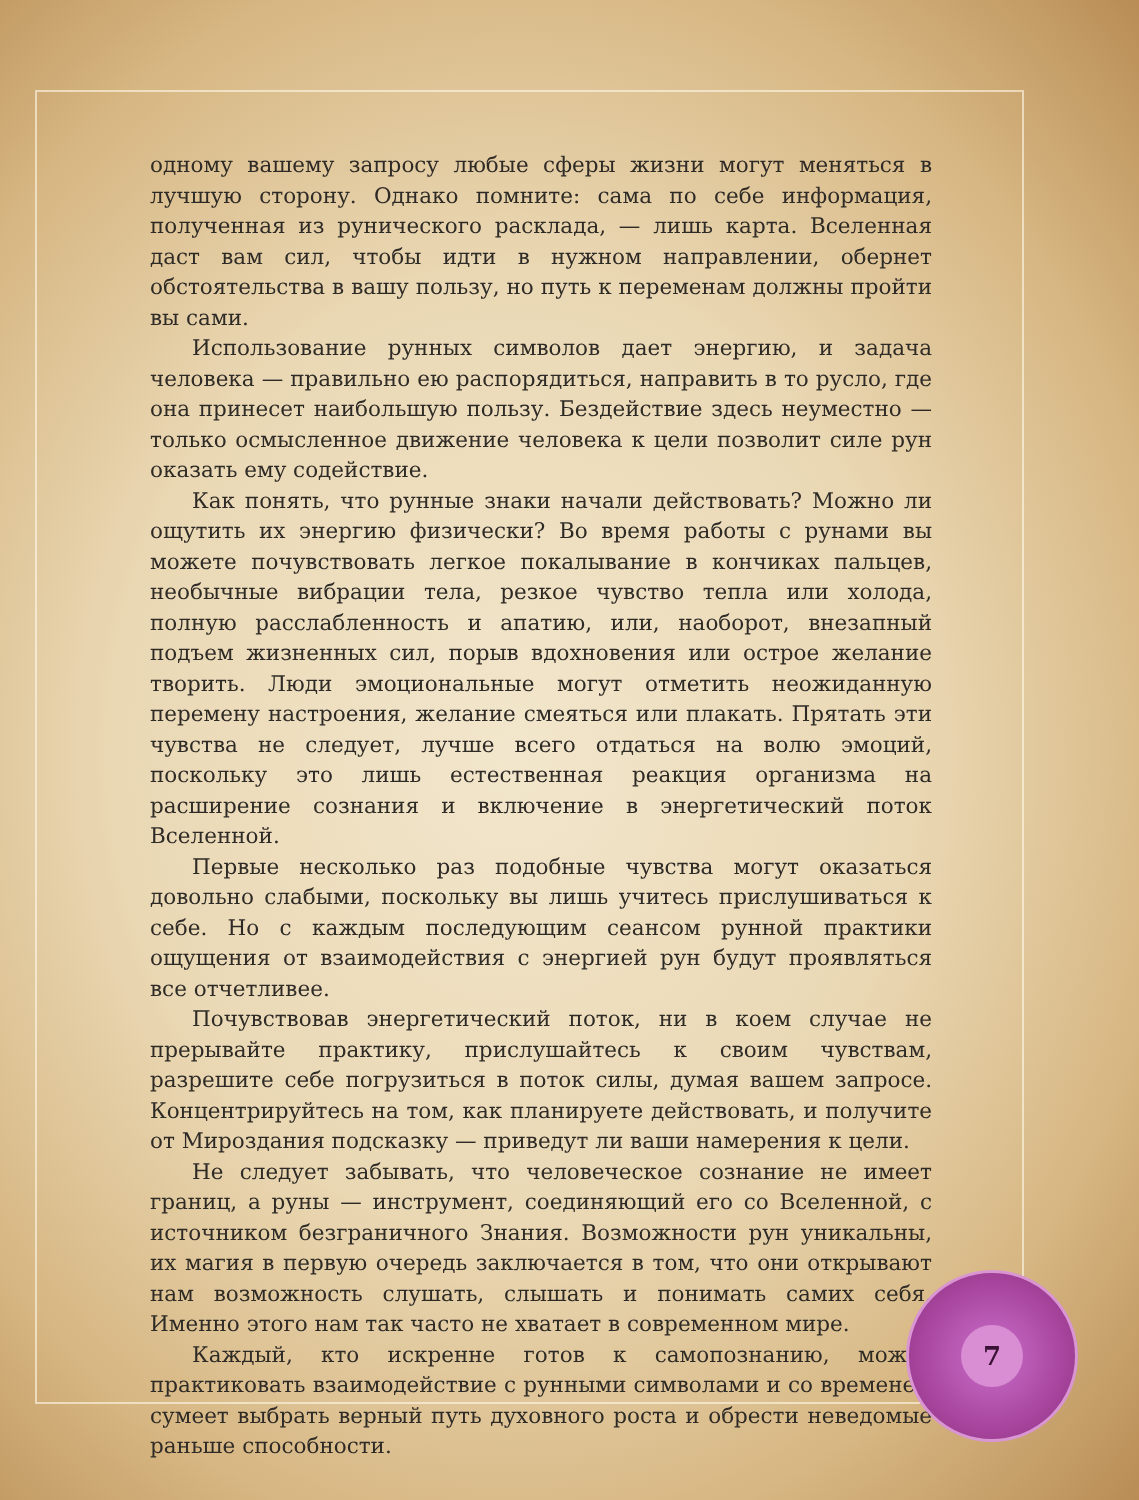одному вашему запросу любые сферы жизни могут меняться в лучшую сторону. Однако помните: сама по себе информация, полученная из рунического расклада, — лишь карта. Вселенная даст вам сил, чтобы идти в нужном направлении, обернет обстоятельства в вашу пользу, но путь к переменам должны пройти вы сами.
Использование рунных символов дает энергию, и задача человека — правильно ею распорядиться, направить в то русло, где она принесет наибольшую пользу. Бездействие здесь неуместно — только осмысленное движение человека к цели позволит силе рун оказать ему содействие.
Как понять, что рунные знаки начали действовать? Можно ли ощутить их энергию физически? Во время работы с рунами вы можете почувствовать легкое покалывание в кончиках пальцев, необычные вибрации тела, резкое чувство тепла или холода, полную расслабленность и апатию, или, наоборот, внезапный подъем жизненных сил, порыв вдохновения или острое желание творить. Люди эмоциональные могут отметить неожиданную перемену настроения, желание смеяться или плакать. Прятать эти чувства не следует, лучше всего отдаться на волю эмоций, поскольку это лишь естественная реакция организма на расширение сознания и включение в энергетический поток Вселенной.
Первые несколько раз подобные чувства могут оказаться довольно слабыми, поскольку вы лишь учитесь прислушиваться к себе. Но с каждым последующим сеансом рунной практики ощущения от взаимодействия с энергией рун будут проявляться все отчетливее.
Почувствовав энергетический поток, ни в коем случае не прерывайте практику, прислушайтесь к своим чувствам, разрешите себе погрузиться в поток силы, думая вашем запросе. Концентрируйтесь на том, как планируете действовать, и получите от Мироздания подсказку — приведут ли ваши намерения к цели.
Не следует забывать, что человеческое сознание не имеет границ, а руны — инструмент, соединяющий его со Вселенной, с источником безграничного Знания. Возможности рун уникальны, их магия в первую очередь заключается в том, что они открывают нам возможность слушать, слышать и понимать самих себя. Именно этого нам так часто не хватает в современном мире.
Каждый, кто искренне готов к самопознанию, может практиковать взаимодействие с рунными символами и со временем сумеет выбрать верный путь духовного роста и обрести неведомые раньше способности.
7